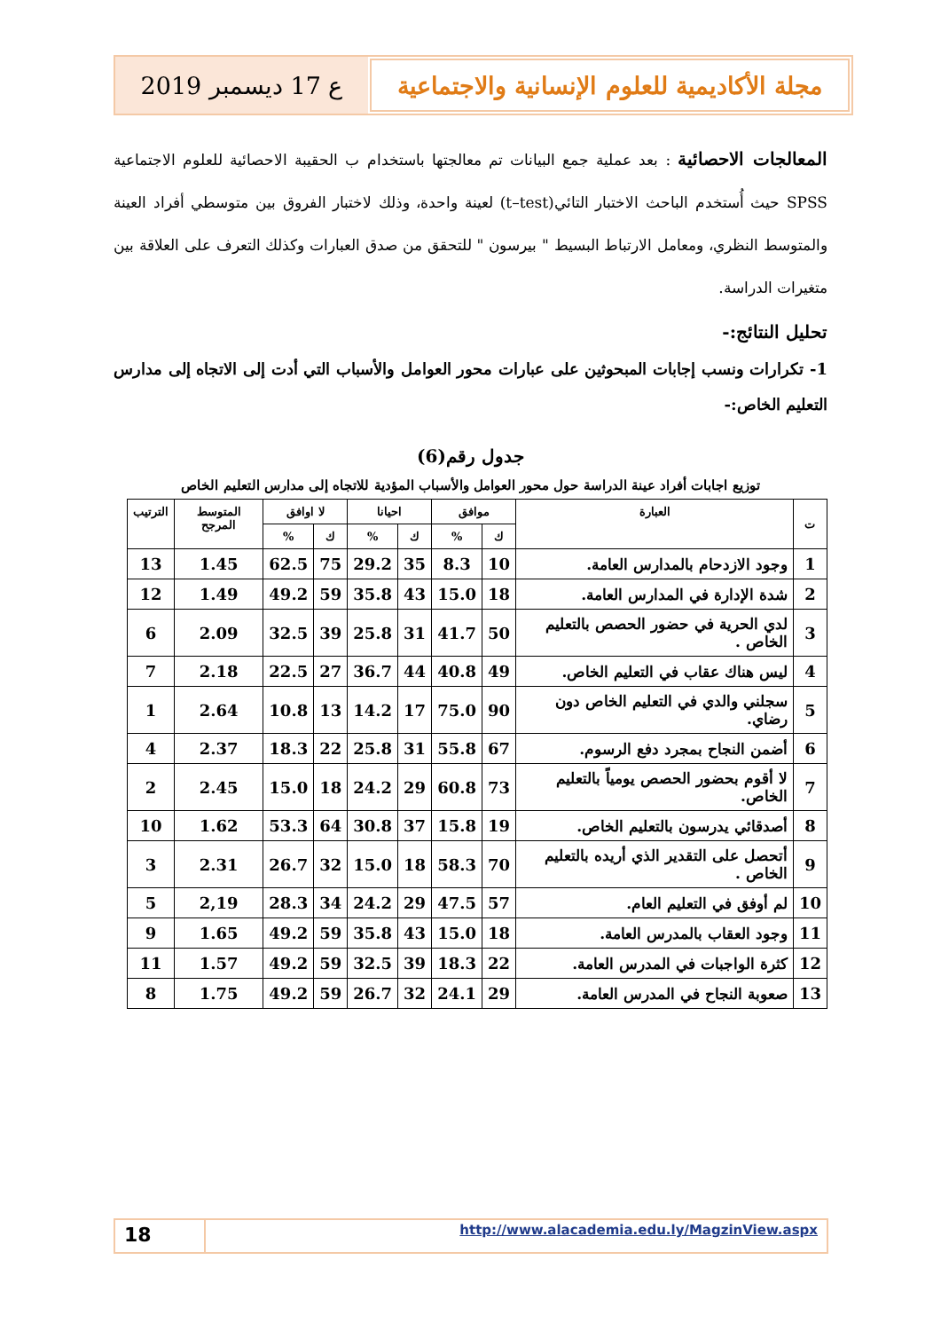مجلة الأكاديمية للعلوم الإنسانية والاجتماعية
ع 17 ديسمبر 2019
المعالجات الاحصائية : بعد عملية جمع البيانات تم معالجتها باستخدام ب الحقيبة الاحصائية للعلوم الاجتماعية SPSS حيث أُستخدم الباحث الاختبار التائي(t–test) لعينة واحدة، وذلك لاختبار الفروق بين متوسطي أفراد العينة والمتوسط النظري، ومعامل الارتباط البسيط " بيرسون " للتحقق من صدق العبارات وكذلك التعرف على العلاقة بين متغيرات الدراسة.
تحليل النتائج:-
1- تكرارات ونسب إجابات المبحوثين على عبارات محور العوامل والأسباب التي أدت إلى الاتجاه إلى مدارس التعليم الخاص:-
جدول رقم(6)
توزيع اجابات أفراد عينة الدراسة حول محور العوامل والأسباب المؤدية للاتجاه إلى مدارس التعليم الخاص
| ت | العبارة | موافق | | احيانا | | لا اوافق | | المتوسط المرجح | الترتيب |
| --- | --- | --- | --- | --- | --- | --- | --- | --- | --- |
| | | ك | % | ك | % | ك | % | | |
| 1 | وجود الازدحام بالمدارس العامة. | 10 | 8.3 | 35 | 29.2 | 75 | 62.5 | 1.45 | 13 |
| 2 | شدة الإدارة في المدارس العامة. | 18 | 15.0 | 43 | 35.8 | 59 | 49.2 | 1.49 | 12 |
| 3 | لدي الحرية في حضور الحصص بالتعليم الخاص . | 50 | 41.7 | 31 | 25.8 | 39 | 32.5 | 2.09 | 6 |
| 4 | ليس هناك عقاب في التعليم الخاص. | 49 | 40.8 | 44 | 36.7 | 27 | 22.5 | 2.18 | 7 |
| 5 | سجلني والدي في التعليم الخاص دون رضاي. | 90 | 75.0 | 17 | 14.2 | 13 | 10.8 | 2.64 | 1 |
| 6 | أضمن النجاح بمجرد دفع الرسوم. | 67 | 55.8 | 31 | 25.8 | 22 | 18.3 | 2.37 | 4 |
| 7 | لا أقوم بحضور الحصص يومياً بالتعليم الخاص. | 73 | 60.8 | 29 | 24.2 | 18 | 15.0 | 2.45 | 2 |
| 8 | أصدقائي يدرسون بالتعليم الخاص. | 19 | 15.8 | 37 | 30.8 | 64 | 53.3 | 1.62 | 10 |
| 9 | أتحصل على التقدير الذي أريده بالتعليم الخاص . | 70 | 58.3 | 18 | 15.0 | 32 | 26.7 | 2.31 | 3 |
| 10 | لم أوفق في التعليم العام. | 57 | 47.5 | 29 | 24.2 | 34 | 28.3 | 2,19 | 5 |
| 11 | وجود العقاب بالمدرس العامة. | 18 | 15.0 | 43 | 35.8 | 59 | 49.2 | 1.65 | 9 |
| 12 | كثرة الواجبات في المدرس العامة. | 22 | 18.3 | 39 | 32.5 | 59 | 49.2 | 1.57 | 11 |
| 13 | صعوبة النجاح في المدرس العامة. | 29 | 24.1 | 32 | 26.7 | 59 | 49.2 | 1.75 | 8 |
18
http://www.alacademia.edu.ly/MagzinView.aspx